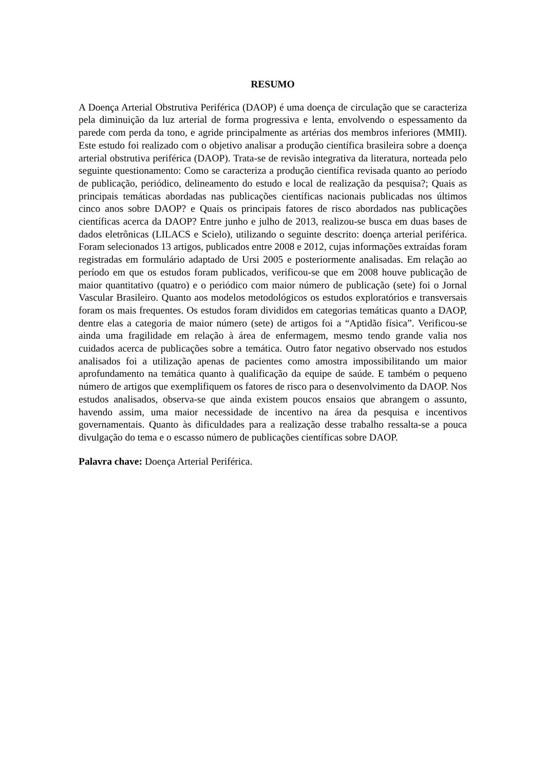RESUMO
A Doença Arterial Obstrutiva Periférica (DAOP) é uma doença de circulação que se caracteriza pela diminuição da luz arterial de forma progressiva e lenta, envolvendo o espessamento da parede com perda da tono, e agride principalmente as artérias dos membros inferiores (MMII). Este estudo foi realizado com o objetivo analisar a produção científica brasileira sobre a doença arterial obstrutiva periférica (DAOP). Trata-se de revisão integrativa da literatura, norteada pelo seguinte questionamento: Como se caracteriza a produção científica revisada quanto ao período de publicação, periódico, delineamento do estudo e local de realização da pesquisa?; Quais as principais temáticas abordadas nas publicações científicas nacionais publicadas nos últimos cinco anos sobre DAOP? e Quais os principais fatores de risco abordados nas publicações científicas acerca da DAOP? Entre junho e julho de 2013, realizou-se busca em duas bases de dados eletrônicas (LILACS e Scielo), utilizando o seguinte descrito: doença arterial periférica. Foram selecionados 13 artigos, publicados entre 2008 e 2012, cujas informações extraídas foram registradas em formulário adaptado de Ursi 2005 e posteriormente analisadas. Em relação ao período em que os estudos foram publicados, verificou-se que em 2008 houve publicação de maior quantitativo (quatro) e o periódico com maior número de publicação (sete) foi o Jornal Vascular Brasileiro. Quanto aos modelos metodológicos os estudos exploratórios e transversais foram os mais frequentes. Os estudos foram divididos em categorias temáticas quanto a DAOP, dentre elas a categoria de maior número (sete) de artigos foi a “Aptidão física”. Verificou-se ainda uma fragilidade em relação à área de enfermagem, mesmo tendo grande valia nos cuidados acerca de publicações sobre a temática. Outro fator negativo observado nos estudos analisados foi a utilização apenas de pacientes como amostra impossibilitando um maior aprofundamento na temática quanto à qualificação da equipe de saúde. E também o pequeno número de artigos que exemplifiquem os fatores de risco para o desenvolvimento da DAOP. Nos estudos analisados, observa-se que ainda existem poucos ensaios que abrangem o assunto, havendo assim, uma maior necessidade de incentivo na área da pesquisa e incentivos governamentais. Quanto às dificuldades para a realização desse trabalho ressalta-se a pouca divulgação do tema e o escasso número de publicações científicas sobre DAOP.
Palavra chave: Doença Arterial Periférica.